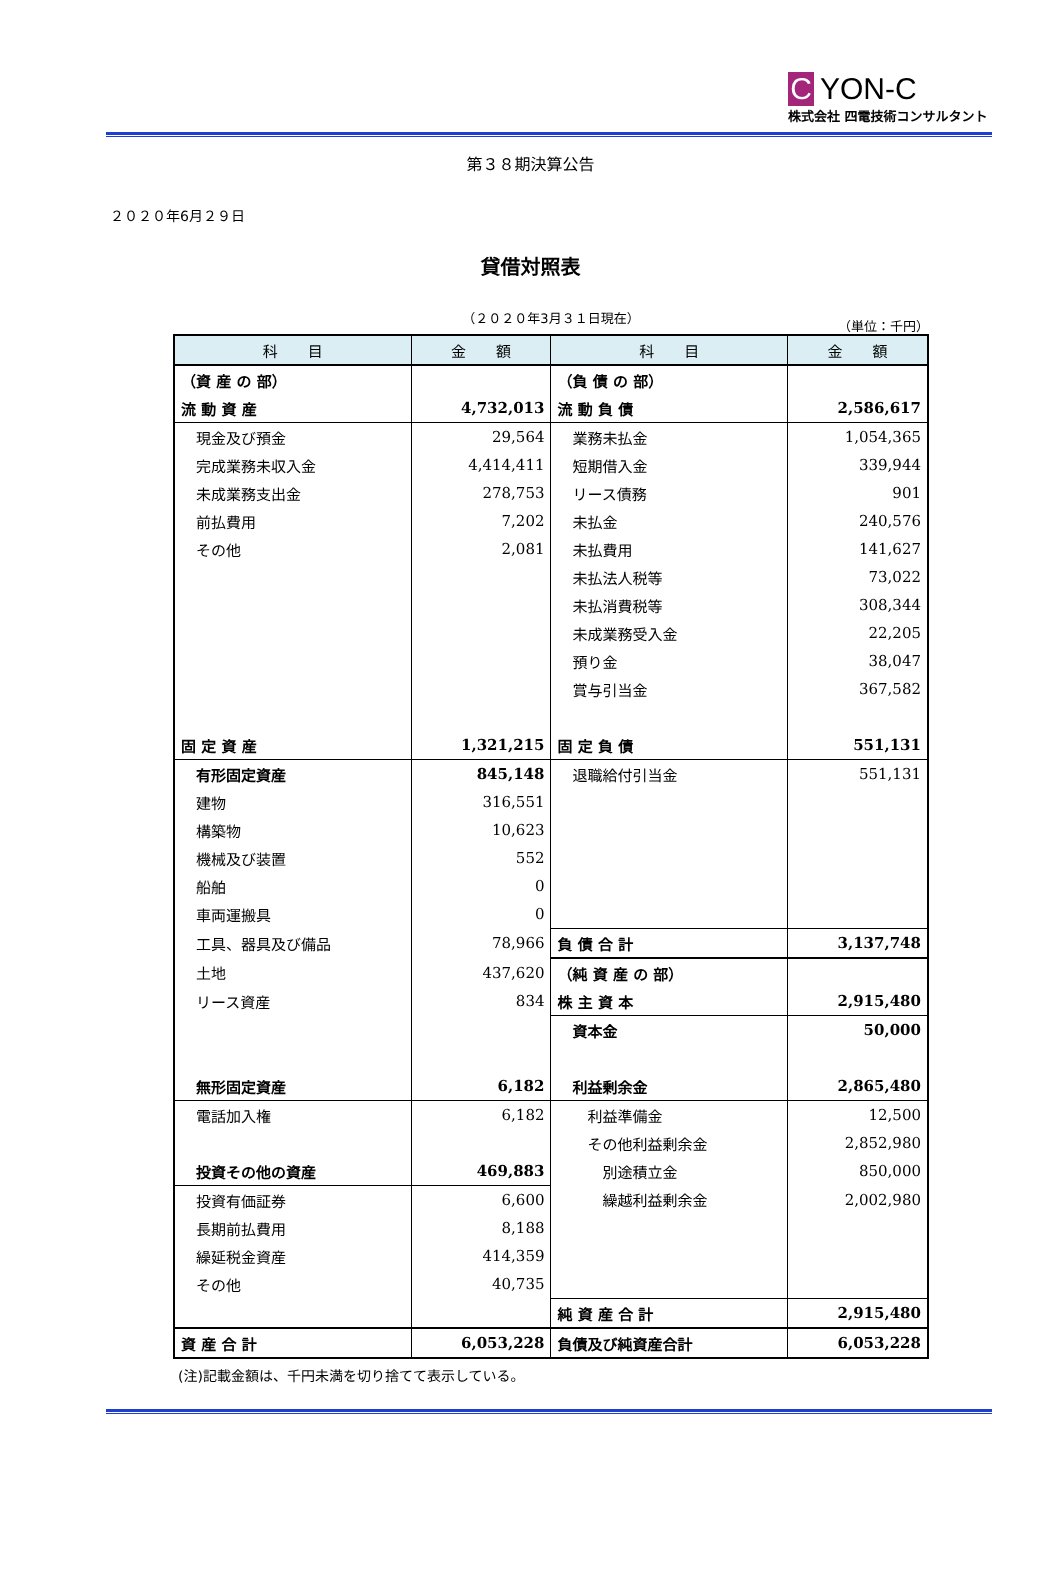C YON-C
株式会社 四電技術コンサルタント
第３８期決算公告
２０２０年6月２９日
貸借対照表
（２０２０年3月３１日現在）
（単位：千円）
| 科 目 | 金 額 | 科 目 | 金 額 |
| --- | --- | --- | --- |
| （資 産 の 部） | | （負 債 の 部） | |
| 流 動 資 産 | 4,732,013 | 流 動 負 債 | 2,586,617 |
| 現金及び預金 | 29,564 | 業務未払金 | 1,054,365 |
| 完成業務未収入金 | 4,414,411 | 短期借入金 | 339,944 |
| 未成業務支出金 | 278,753 | リース債務 | 901 |
| 前払費用 | 7,202 | 未払金 | 240,576 |
| その他 | 2,081 | 未払費用 | 141,627 |
| | | 未払法人税等 | 73,022 |
| | | 未払消費税等 | 308,344 |
| | | 未成業務受入金 | 22,205 |
| | | 預り金 | 38,047 |
| | | 賞与引当金 | 367,582 |
| 固 定 資 産 | 1,321,215 | 固 定 負 債 | 551,131 |
| 有形固定資産 | 845,148 | 退職給付引当金 | 551,131 |
| 建物 | 316,551 | | |
| 構築物 | 10,623 | | |
| 機械及び装置 | 552 | | |
| 船舶 | 0 | | |
| 車両運搬具 | 0 | | |
| 工具、器具及び備品 | 78,966 | 負 債 合 計 | 3,137,748 |
| 土地 | 437,620 | （純 資 産 の 部） | |
| リース資産 | 834 | 株 主 資 本 | 2,915,480 |
| | | 資本金 | 50,000 |
| 無形固定資産 | 6,182 | 利益剰余金 | 2,865,480 |
| 電話加入権 | 6,182 | 利益準備金 | 12,500 |
| | | その他利益剰余金 | 2,852,980 |
| 投資その他の資産 | 469,883 | 別途積立金 | 850,000 |
| 投資有価証券 | 6,600 | 繰越利益剰余金 | 2,002,980 |
| 長期前払費用 | 8,188 | | |
| 繰延税金資産 | 414,359 | | |
| その他 | 40,735 | | |
| | | 純 資 産 合 計 | 2,915,480 |
| 資 産 合 計 | 6,053,228 | 負債及び純資産合計 | 6,053,228 |
(注)記載金額は、千円未満を切り捨てて表示している。